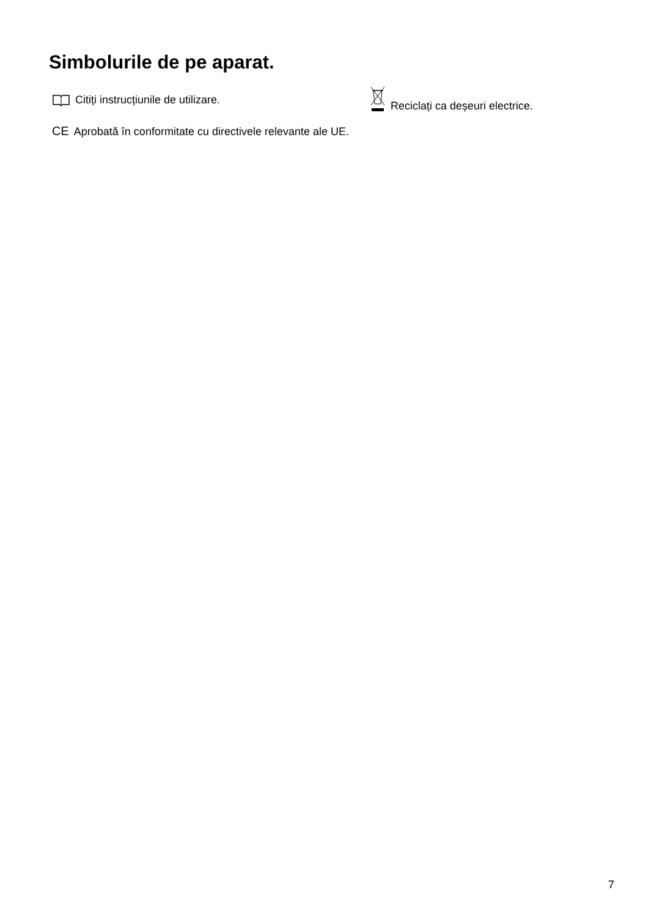Simbolurile de pe aparat.
Citiți instrucțiunile de utilizare.
Reciclați ca deșeuri electrice.
CE Aprobată în conformitate cu directivele relevante ale UE.
7